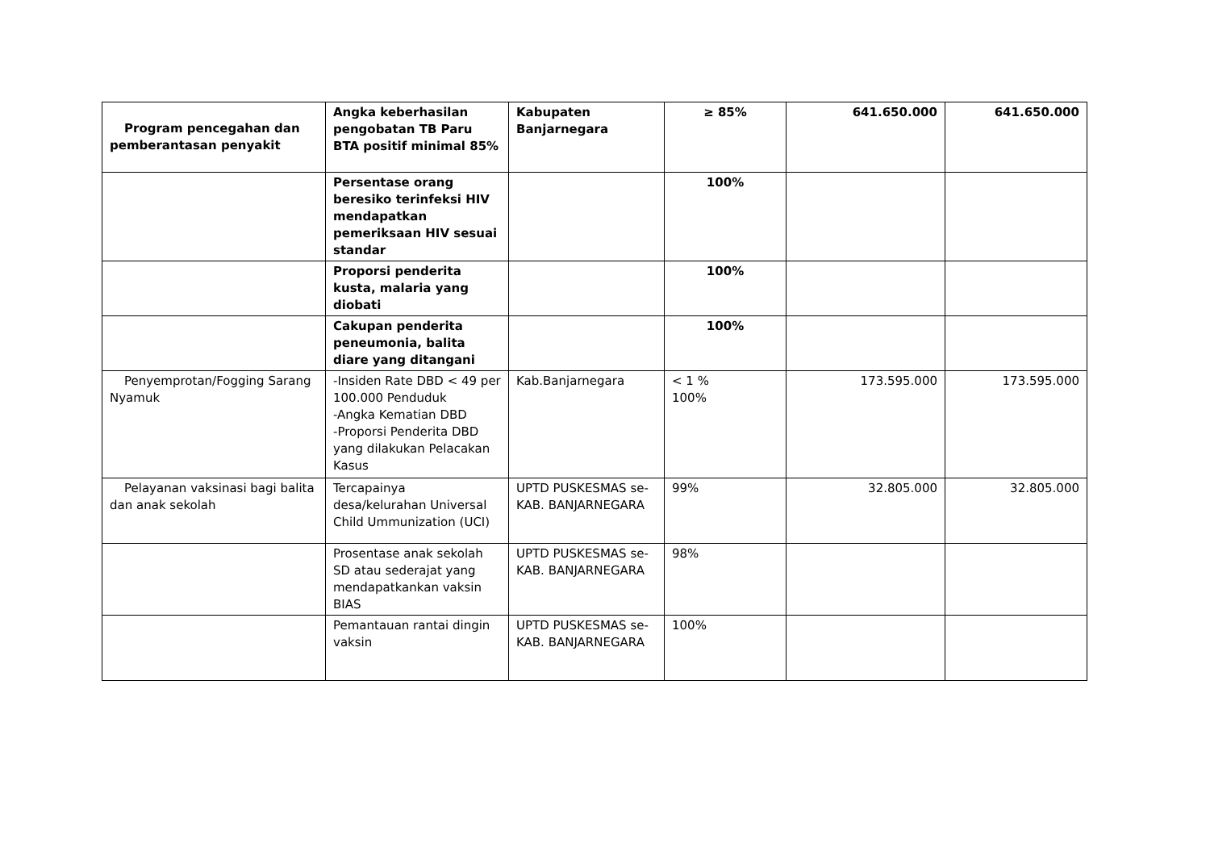| Program pencegahan dan pemberantasan penyakit | Angka keberhasilan pengobatan TB Paru BTA positif minimal 85% | Kabupaten Banjarnegara | ≥ 85% | 641.650.000 | 641.650.000 |
| | Persentase orang beresiko terinfeksi HIV mendapatkan pemeriksaan HIV sesuai standar | | 100% | | |
| | Proporsi penderita kusta, malaria yang diobati | | 100% | | |
| | Cakupan penderita peneumonia, balita diare yang ditangani | | 100% | | |
| Penyemprotan/Fogging Sarang Nyamuk | -Insiden Rate DBD < 49 per 100.000 Penduduk -Angka Kematian DBD -Proporsi Penderita DBD yang dilakukan Pelacakan Kasus | Kab.Banjarnegara | < 1 % 100% | 173.595.000 | 173.595.000 |
| Pelayanan vaksinasi bagi balita dan anak sekolah | Tercapainya desa/kelurahan Universal Child Ummunization (UCI) | UPTD PUSKESMAS se-KAB. BANJARNEGARA | 99% | 32.805.000 | 32.805.000 |
| | Prosentase anak sekolah SD atau sederajat yang mendapatkankan vaksin BIAS | UPTD PUSKESMAS se-KAB. BANJARNEGARA | 98% | | |
| | Pemantauan rantai dingin vaksin | UPTD PUSKESMAS se-KAB. BANJARNEGARA | 100% | | |